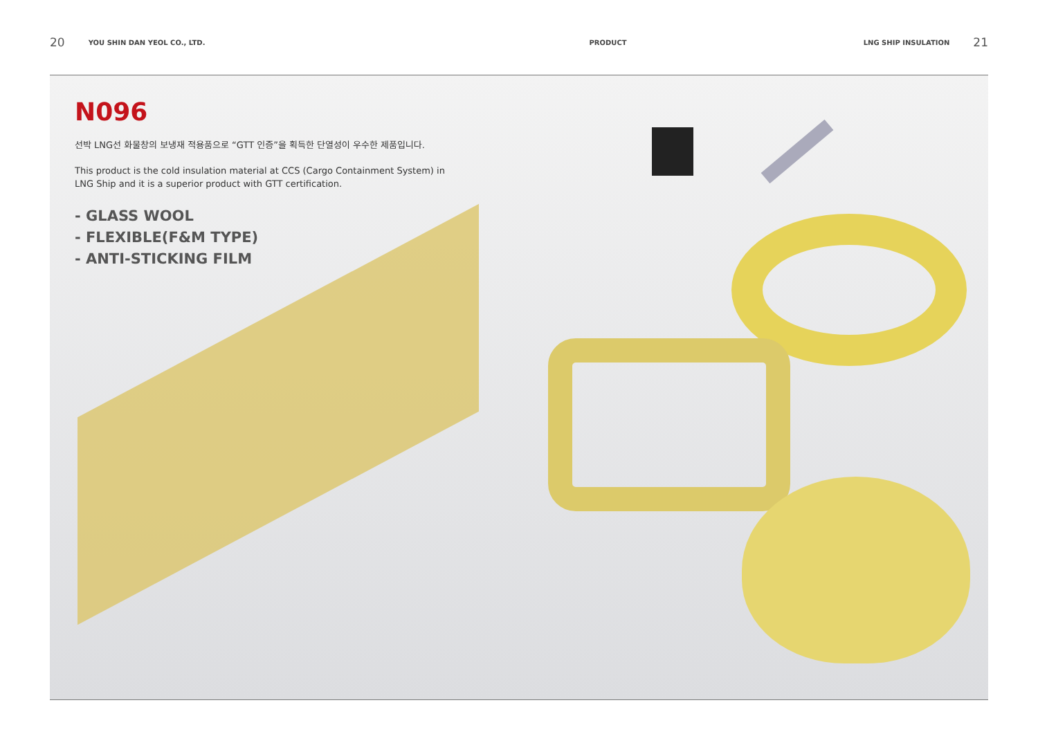20 YOU SHIN DAN YEOL CO., LTD. PRODUCT LNG SHIP INSULATION 21
N096
선박 LNG선 화물창의 보냉재 적용품으로 “GTT 인증”을 획득한 단열성이 우수한 제품입니다.
This product is the cold insulation material at CCS (Cargo Containment System) in LNG Ship and it is a superior product with GTT certification.
- GLASS WOOL
- FLEXIBLE(F&M TYPE)
- ANTI-STICKING FILM